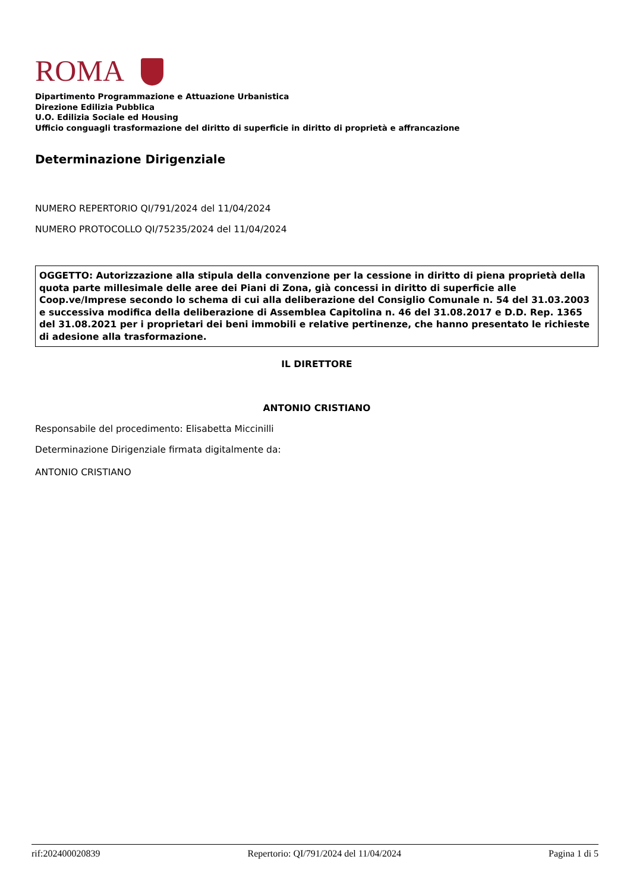ROMA
Dipartimento Programmazione e Attuazione Urbanistica
Direzione Edilizia Pubblica
U.O. Edilizia Sociale ed Housing
Ufficio conguagli trasformazione del diritto di superficie in diritto di proprietà e affrancazione
Determinazione Dirigenziale
NUMERO REPERTORIO QI/791/2024 del 11/04/2024
NUMERO PROTOCOLLO QI/75235/2024 del 11/04/2024
OGGETTO: Autorizzazione alla stipula della convenzione per la cessione in diritto di piena proprietà della quota parte millesimale delle aree dei Piani di Zona, già concessi in diritto di superficie alle Coop.ve/Imprese secondo lo schema di cui alla deliberazione del Consiglio Comunale n. 54 del 31.03.2003 e successiva modifica della deliberazione di Assemblea Capitolina n. 46 del 31.08.2017 e D.D. Rep. 1365 del 31.08.2021 per i proprietari dei beni immobili e relative pertinenze, che hanno presentato le richieste di adesione alla trasformazione.
IL DIRETTORE
ANTONIO CRISTIANO
Responsabile del procedimento: Elisabetta Miccinilli
Determinazione Dirigenziale firmata digitalmente da:
ANTONIO CRISTIANO
rif:202400020839 Repertorio: QI/791/2024 del 11/04/2024 Pagina 1 di 5